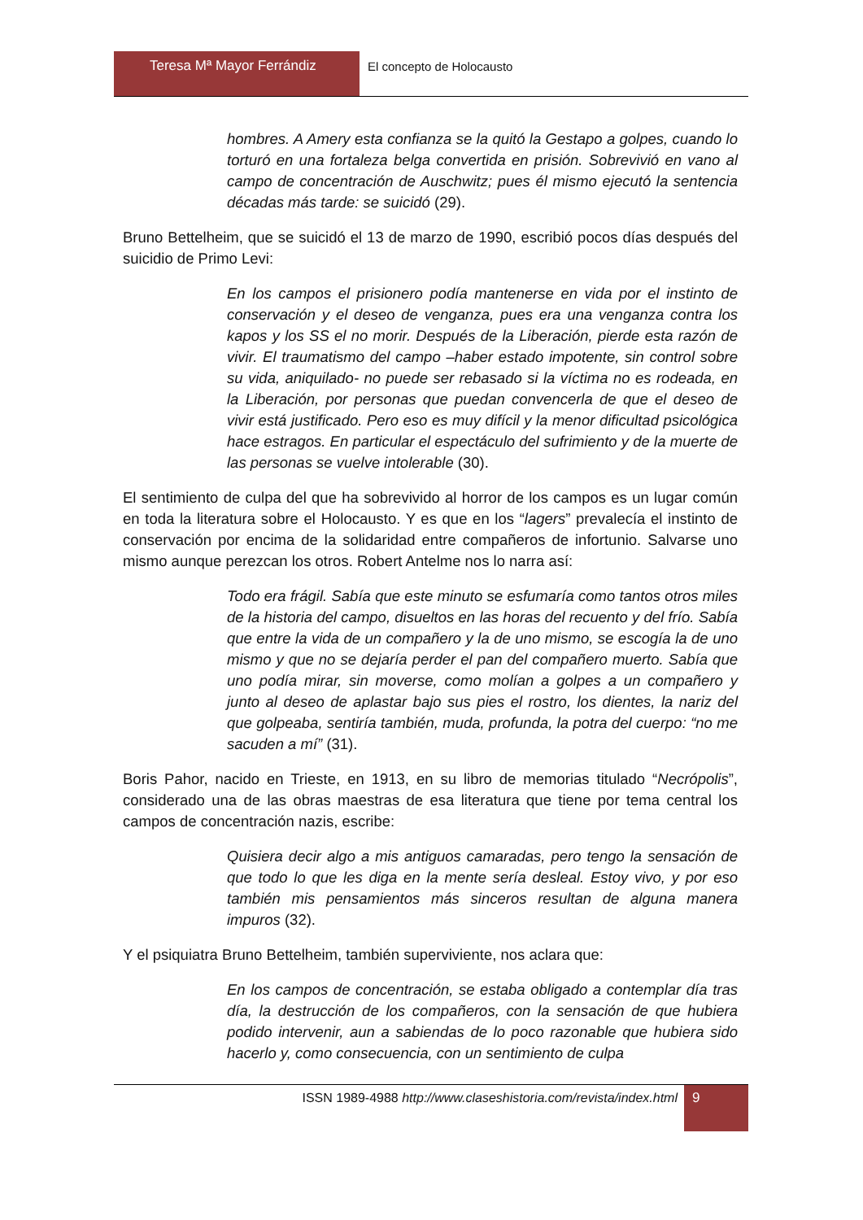Teresa Mª Mayor Ferrándiz El concepto de Holocausto
hombres. A Amery esta confianza se la quitó la Gestapo a golpes, cuando lo torturó en una fortaleza belga convertida en prisión. Sobrevivió en vano al campo de concentración de Auschwitz; pues él mismo ejecutó la sentencia décadas más tarde: se suicidó (29).
Bruno Bettelheim, que se suicidó el 13 de marzo de 1990, escribió pocos días después del suicidio de Primo Levi:
En los campos el prisionero podía mantenerse en vida por el instinto de conservación y el deseo de venganza, pues era una venganza contra los kapos y los SS el no morir. Después de la Liberación, pierde esta razón de vivir. El traumatismo del campo –haber estado impotente, sin control sobre su vida, aniquilado- no puede ser rebasado si la víctima no es rodeada, en la Liberación, por personas que puedan convencerla de que el deseo de vivir está justificado. Pero eso es muy difícil y la menor dificultad psicológica hace estragos. En particular el espectáculo del sufrimiento y de la muerte de las personas se vuelve intolerable (30).
El sentimiento de culpa del que ha sobrevivido al horror de los campos es un lugar común en toda la literatura sobre el Holocausto. Y es que en los “lagers” prevalecía el instinto de conservación por encima de la solidaridad entre compañeros de infortunio. Salvarse uno mismo aunque perezcan los otros. Robert Antelme nos lo narra así:
Todo era frágil. Sabía que este minuto se esfumaría como tantos otros miles de la historia del campo, disueltos en las horas del recuento y del frío. Sabía que entre la vida de un compañero y la de uno mismo, se escogía la de uno mismo y que no se dejaría perder el pan del compañero muerto. Sabía que uno podía mirar, sin moverse, como molían a golpes a un compañero y junto al deseo de aplastar bajo sus pies el rostro, los dientes, la nariz del que golpeaba, sentiría también, muda, profunda, la potra del cuerpo: “no me sacuden a mí” (31).
Boris Pahor, nacido en Trieste, en 1913, en su libro de memorias titulado “Necrópolis”, considerado una de las obras maestras de esa literatura que tiene por tema central los campos de concentración nazis, escribe:
Quisiera decir algo a mis antiguos camaradas, pero tengo la sensación de que todo lo que les diga en la mente sería desleal. Estoy vivo, y por eso también mis pensamientos más sinceros resultan de alguna manera impuros (32).
Y el psiquiatra Bruno Bettelheim, también superviviente, nos aclara que:
En los campos de concentración, se estaba obligado a contemplar día tras día, la destrucción de los compañeros, con la sensación de que hubiera podido intervenir, aun a sabiendas de lo poco razonable que hubiera sido hacerlo y, como consecuencia, con un sentimiento de culpa
ISSN 1989-4988 http://www.claseshistoria.com/revista/index.html
9